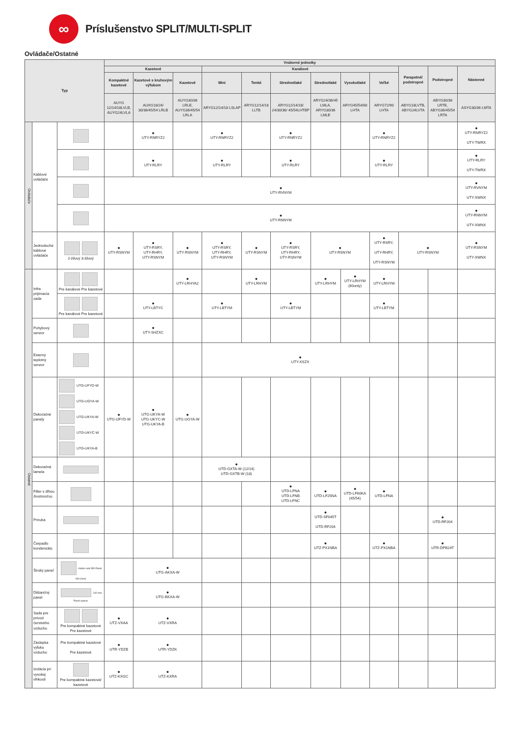∞
Príslušenstvo SPLIT/MULTI-SPLIT
Ovládače/Ostatné
| Typ | | | Vnútorné jednotky | | | | | | | | | | | |
| --- | --- | --- | --- | --- | --- | --- | --- | --- | --- | --- | --- | --- | --- | --- |
| | | | Kazetové | | | Kanálové | | | | | | Parapetné/ podstropné | Podstropné | Nástenné |
| | | | Kompaktné kazetové | Kazetové s kruhovým výfukom | Kazetové | Mini | Tenké | Strednotlaké | Strednotlaké | Vysokotlaké | Veľké | | | |
| | | | AUYG 12/14/18LVLB, AUYG24LVLA | AUXG18/24/ 30/36/45/54 LRLB | AUYG30/36 LRLE, AUYG36/45/54 LRLA | ARYG12/14/18 LSLAP | ARYG12/14/18 LLTB | ARYG12/14/18/ 24/30/36/ 45/54LHTBP | ARYG24/36/45 LMLA, ARYG30/36 LMLE | ARYG45/54/60 LHTA | ARYG72/90 LHTA | ABYG18LVTB, ABYG24LVTA | ABYG30/36 LRTE, ABYG36/45/54 LRTA | ASYG30/36 LMTA |
| Ovládače | Káblové ovládače | | | ● UTY-RNRYZ2 | | ● UTY-RNRYZ2 | | ● UTY-RNRYZ2 | | | ● UTY-RNRYZ2 | | | ● UTY-RNRYZ2 UTY-TWRX |
| | | | | ● UTY-RLRY | | ● UTY-RLRY | | ● UTY-RLRY | | | ● UTY-RLRY | | | ● UTY-RLRY UTY-TWRX |
| | | | ● UTY-RVNYM | | | | | | | | | | | ● UTY-RVNYM UTY-XWNX |
| | | | ● UTY-RNNYM | | | | | | | | | | | ● UTY-RNNYM UTY-XWNX |
| | Jednoduché káblové ovládače | 2-žilový 3-žilový | ● UTY-RSNYM | ● UTY-RSRY, UTY-RHRY, UTY-RSNYM | ● UTY-RSNYM | ● UTY-RSRY, UTY-RHRY, UTY-RSNYM | ● UTY-RSNYM | ● UTY-RSRY, UTY-RHRY, UTY-RSNYM | ● UTY-RSNYM | | ● UTY-RSRY, UTY-RHRY, UTY-RSNYM | ● UTY-RSNYM | | ● UTY-RSNYM UTY-XWNX |
| Ostatné | Infra prijímacia sada | Pre kanálové Pre kazetové | | | ● UTY-LRHYA2 | | ● UTY-LRHYM | | ● UTY-LRHYM | ● UTY-LRHYM (60only) | ● UTY-LRHYM | | | |
| | | Pre kanálové Pre kazetové | | ● UTY-LBTYC | | ● UTY-LBTYM | | ● UTY-LBTYM | | | ● UTY-LBTYM | | | |
| | Pohybový senzor | | | ● UTY-SHZXC | | | | | | | | | | |
| | Externý teplotný senzor | | | | | ● UTY-XSZX | | | | | | | | |
| | Dekoračné panely | UTG-UFYD-W UTG-UGYA-W UTG-UKYA-W UTG-UKYC-W UTG-UKYA-B | ● UTG-UFYD-W | ● UTG-UKYA-W UTG-UKYC-W UTG-UKYA-B | ● UTG-UGYA-W | | | | | | | | | |
| | Dekoračná lamela | | | | | ● UTD-GXTA-W (12/14) UTD-GXTB-W (18) | | | | | | | | |
| | Filter s dlhou životnosťou | | | | | | | ● UTD-LFNA UTD-LFNB UTD-LFNC | ● UTD-LF25NA | ● UTD-LF60KA (45/54) | ● UTD-LFNA | | | |
| | Príruba | | | | | | | | ● UTD-SF045T UTD-RF204 | | | | ● UTD-RF204 | |
| | Čerpadlo kondenzátu | | | | | | | | ● UTZ-PX1NBA | | ● UTZ-PX1NBA | | ● UTR-DPB24T | |
| | Široký panel | Indoor unit 950 Panel 600 (mm) | | ● UTG-AKXA-W | | | | | | | | | | |
| | Dištančný panel | 242 mm Panel spacer | | ● UTG-BKXA-W | | | | | | | | | | |
| | Sada pre prívod čerstvého vzduchu | Pre kompaktné kazetové Pre kazetové | ● UTZ-VXAA | ● UTZ-VXRA | | | | | | | | | | |
| | Záslepka výfuku vzduchu | Pre kompaktné kazetové Pre kazetové | ● UTR-YDZB | ● UTR-YDZK | | | | | | | | | | |
| | Izolácia pri vysokej vlhkosti | Pre kompaktné kazetové/ kazetové | ● UTZ-KXGC | ● UTZ-KXRA | | | | | | | | | | |